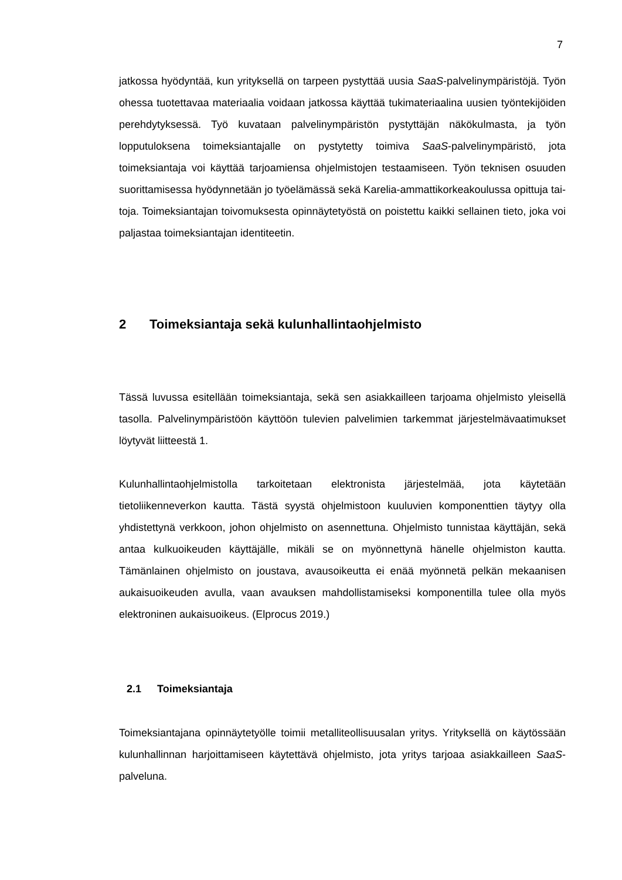7
jatkossa hyödyntää, kun yrityksellä on tarpeen pystyttää uusia SaaS-palvelinym­päristöjä. Työn ohessa tuotettavaa materiaalia voidaan jatkossa käyttää tukima­teriaalina uusien työntekijöiden perehdytyksessä. Työ kuvataan palvelinympäris­tön pystyttäjän näkökulmasta, ja työn lopputuloksena toimeksiantajalle on pystytetty toimiva SaaS-palvelinympäristö, jota toimeksiantaja voi käyttää tarjo­amiensa ohjelmistojen testaamiseen. Työn teknisen osuuden suorittamisessa hyödynnetään jo työelämässä sekä Karelia-ammattikorkeakoulussa opittuja tai­toja. Toimeksiantajan toivomuksesta opinnäytetyöstä on poistettu kaikki sellainen tieto, joka voi paljastaa toimeksiantajan identiteetin.
2 Toimeksiantaja sekä kulunhallintaohjelmisto
Tässä luvussa esitellään toimeksiantaja, sekä sen asiakkailleen tarjoama ohjel­misto yleisellä tasolla. Palvelinympäristöön käyttöön tulevien palvelimien tarkem­mat järjestelmävaatimukset löytyvät liitteestä 1.
Kulunhallintaohjelmistolla tarkoitetaan elektronista järjestelmää, jota käytetään tietoliikenneverkon kautta. Tästä syystä ohjelmistoon kuuluvien komponenttien täytyy olla yhdistettynä verkkoon, johon ohjelmisto on asennettuna. Ohjelmisto tunnistaa käyttäjän, sekä antaa kulkuoikeuden käyttäjälle, mikäli se on myönnet­tynä hänelle ohjelmiston kautta. Tämänlainen ohjelmisto on joustava, avausoi­keutta ei enää myönnetä pelkän mekaanisen aukaisuoikeuden avulla, vaan avauksen mahdollistamiseksi komponentilla tulee olla myös elektroninen aukai­suoikeus. (Elprocus 2019.)
2.1 Toimeksiantaja
Toimeksiantajana opinnäytetyölle toimii metalliteollisuusalan yritys. Yrityksellä on käytössään kulunhallinnan harjoittamiseen käytettävä ohjelmisto, jota yritys tar­joaa asiakkailleen SaaS-palveluna.